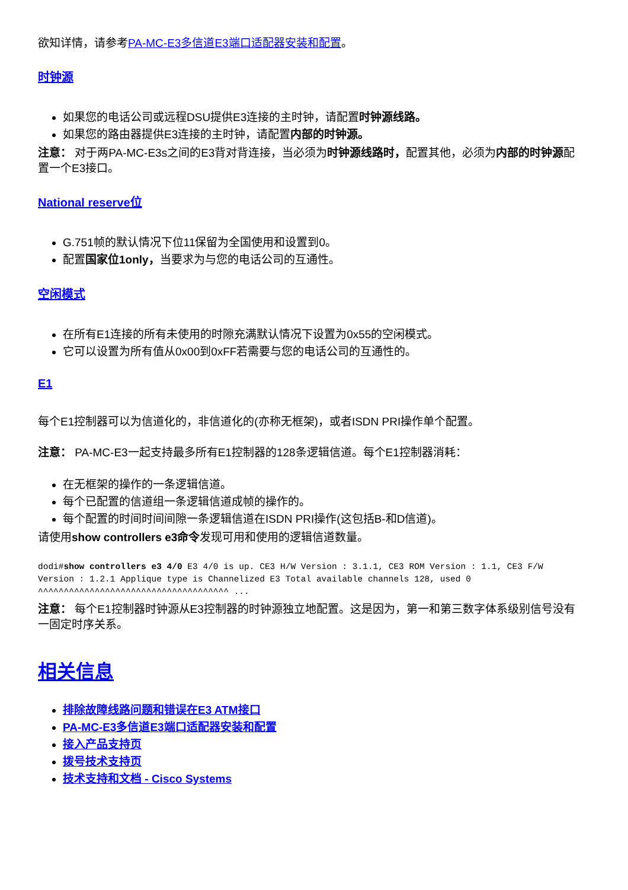欲知详情，请参考PA-MC-E3多信道E3端口适配器安装和配置。
时钟源
如果您的电话公司或远程DSU提供E3连接的主时钟，请配置时钟源线路。
如果您的路由器提供E3连接的主时钟，请配置内部的时钟源。
注意： 对于两PA-MC-E3s之间的E3背对背连接，当必须为时钟源线路时，配置其他，必须为内部的时钟源配置一个E3接口。
National reserve位
G.751帧的默认情况下位11保留为全国使用和设置到0。
配置国家位1only，当要求为与您的电话公司的互通性。
空闲模式
在所有E1连接的所有未使用的时隙充满默认情况下设置为0x55的空闲模式。
它可以设置为所有值从0x00到0xFF若需要与您的电话公司的互通性的。
E1
每个E1控制器可以为信道化的，非信道化的(亦称无框架)，或者ISDN PRI操作单个配置。
注意： PA-MC-E3一起支持最多所有E1控制器的128条逻辑信道。每个E1控制器消耗：
在无框架的操作的一条逻辑信道。
每个已配置的信道组一条逻辑信道成帧的操作的。
每个配置的时间时间间隙一条逻辑信道在ISDN PRI操作(这包括B-和D信道)。
请使用show controllers e3命令发现可用和使用的逻辑信道数量。
dodi#show controllers e3 4/0 E3 4/0 is up. CE3 H/W Version : 3.1.1, CE3 ROM Version : 1.1, CE3 F/W Version : 1.2.1 Applique type is Channelized E3 Total available channels 128, used 0 ^^^^^^^^^^^^^^^^^^^^^^^^^^^^^^^^^^^^^ ...
注意： 每个E1控制器时钟源从E3控制器的时钟源独立地配置。这是因为，第一和第三数字体系级别信号没有一固定时序关系。
相关信息
排除故障线路问题和错误在E3 ATM接口
PA-MC-E3多信道E3端口适配器安装和配置
接入产品支持页
拨号技术支持页
技术支持和文档 - Cisco Systems